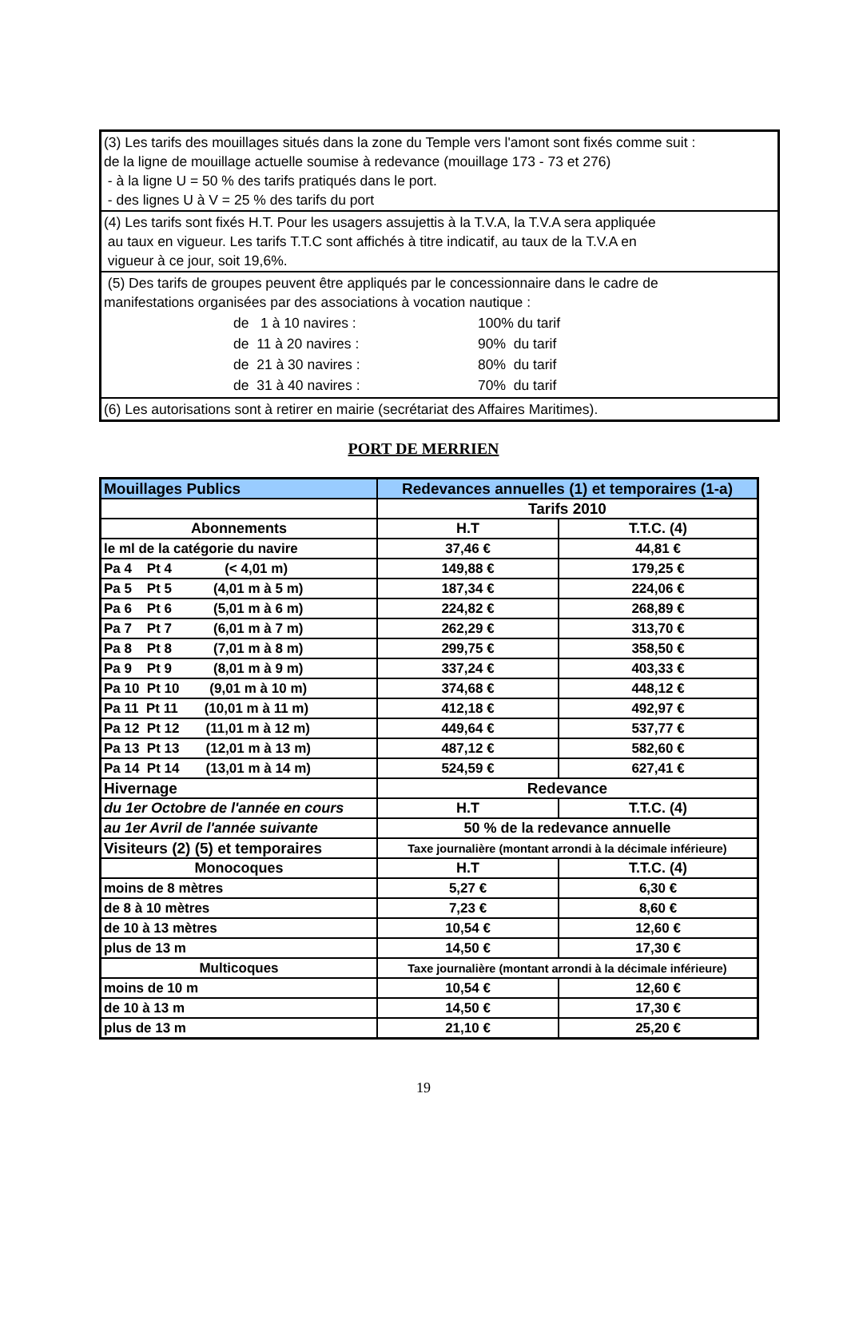| (3) Les tarifs des mouillages situés dans la zone du Temple vers l'amont sont fixés comme suit : de la ligne de mouillage actuelle soumise à redevance (mouillage 173 - 73 et 276) - à la ligne U = 50 % des tarifs pratiqués dans le port. - des lignes U à V = 25 % des tarifs du port |
| (4) Les tarifs sont fixés H.T. Pour les usagers assujettis à la T.V.A, la T.V.A sera appliquée au taux en vigueur. Les tarifs T.T.C sont affichés à titre indicatif, au taux de la T.V.A en vigueur à ce jour, soit 19,6%. |
| (5) Des tarifs de groupes peuvent être appliqués par le concessionnaire dans le cadre de manifestations organisées par des associations à vocation nautique : / de 1 à 10 navires : / 100% du tarif / / de 11 à 20 navires : / 90% du tarif / / de 21 à 30 navires : / 80% du tarif / / de 31 à 40 navires : / 70% du tarif / |
| (6) Les autorisations sont à retirer en mairie (secrétariat des Affaires Maritimes). |
PORT DE MERRIEN
| Mouillages Publics | Redevances annuelles (1) et temporaires (1-a) | |
| | Tarifs 2010 | |
| Abonnements | H.T | T.T.C. (4) |
| le ml de la catégorie du navire | 37,46 € | 44,81 € |
| Pa 4 Pt 4 (< 4,01 m) | 149,88 € | 179,25 € |
| Pa 5 Pt 5 (4,01 m à 5 m) | 187,34 € | 224,06 € |
| Pa 6 Pt 6 (5,01 m à 6 m) | 224,82 € | 268,89 € |
| Pa 7 Pt 7 (6,01 m à 7 m) | 262,29 € | 313,70 € |
| Pa 8 Pt 8 (7,01 m à 8 m) | 299,75 € | 358,50 € |
| Pa 9 Pt 9 (8,01 m à 9 m) | 337,24 € | 403,33 € |
| Pa 10 Pt 10 (9,01 m à 10 m) | 374,68 € | 448,12 € |
| Pa 11 Pt 11 (10,01 m à 11 m) | 412,18 € | 492,97 € |
| Pa 12 Pt 12 (11,01 m à 12 m) | 449,64 € | 537,77 € |
| Pa 13 Pt 13 (12,01 m à 13 m) | 487,12 € | 582,60 € |
| Pa 14 Pt 14 (13,01 m à 14 m) | 524,59 € | 627,41 € |
| Hivernage | Redevance | |
| du 1er Octobre de l'année en cours | H.T | T.T.C. (4) |
| au 1er Avril de l'année suivante | 50 % de la redevance annuelle | |
| Visiteurs (2) (5) et temporaires | Taxe journalière (montant arrondi à la décimale inférieure) | |
| Monocoques | H.T | T.T.C. (4) |
| moins de 8 mètres | 5,27 € | 6,30 € |
| de 8 à 10 mètres | 7,23 € | 8,60 € |
| de 10 à 13 mètres | 10,54 € | 12,60 € |
| plus de 13 m | 14,50 € | 17,30 € |
| Multicoques | Taxe journalière (montant arrondi à la décimale inférieure) | |
| moins de 10 m | 10,54 € | 12,60 € |
| de 10 à 13 m | 14,50 € | 17,30 € |
| plus de 13 m | 21,10 € | 25,20 € |
19